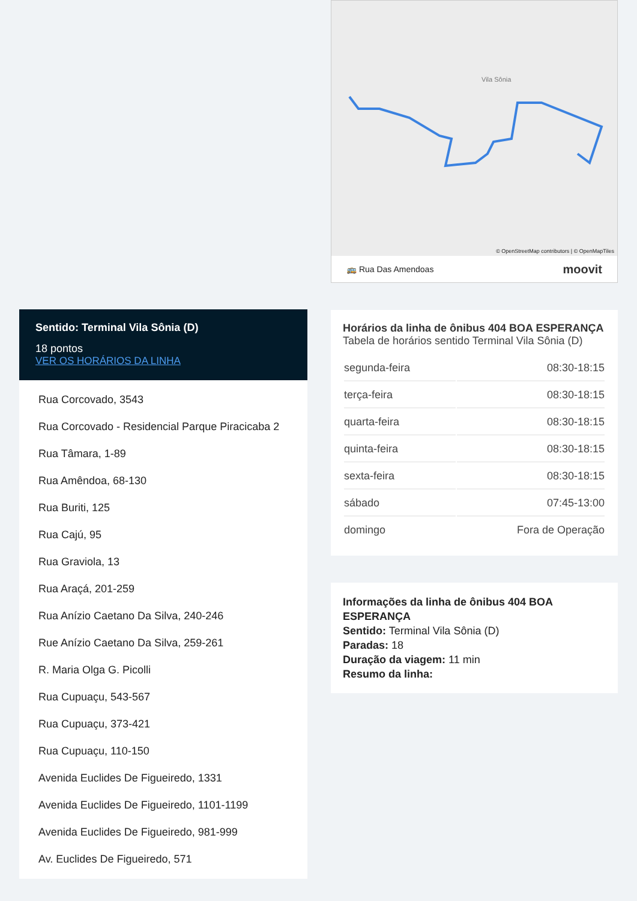Sentido: Terminal Vila Sônia (D)
18 pontos
VER OS HORÁRIOS DA LINHA
Rua Corcovado, 3543
Rua Corcovado - Residencial Parque Piracicaba 2
Rua Tâmara, 1-89
Rua Amêndoa, 68-130
Rua Buriti, 125
Rua Cajú, 95
Rua Graviola, 13
Rua Araçá, 201-259
Rua Anízio Caetano Da Silva, 240-246
Rue Anízio Caetano Da Silva, 259-261
R. Maria Olga G. Picolli
Rua Cupuaçu, 543-567
Rua Cupuaçu, 373-421
Rua Cupuaçu, 110-150
Avenida Euclides De Figueiredo, 1331
Avenida Euclides De Figueiredo, 1101-1199
Avenida Euclides De Figueiredo, 981-999
Av. Euclides De Figueiredo, 571
Vila Sônia
© OpenStreetMap contributors | © OpenMapTiles
🚌 Rua Das Amendoas moovit
Horários da linha de ônibus 404 BOA ESPERANÇA
Tabela de horários sentido Terminal Vila Sônia (D)
| segunda-feira | 08:30-18:15 |
| terça-feira | 08:30-18:15 |
| quarta-feira | 08:30-18:15 |
| quinta-feira | 08:30-18:15 |
| sexta-feira | 08:30-18:15 |
| sábado | 07:45-13:00 |
| domingo | Fora de Operação |
Informações da linha de ônibus 404 BOA ESPERANÇA
Sentido: Terminal Vila Sônia (D)
Paradas: 18
Duração da viagem: 11 min
Resumo da linha: